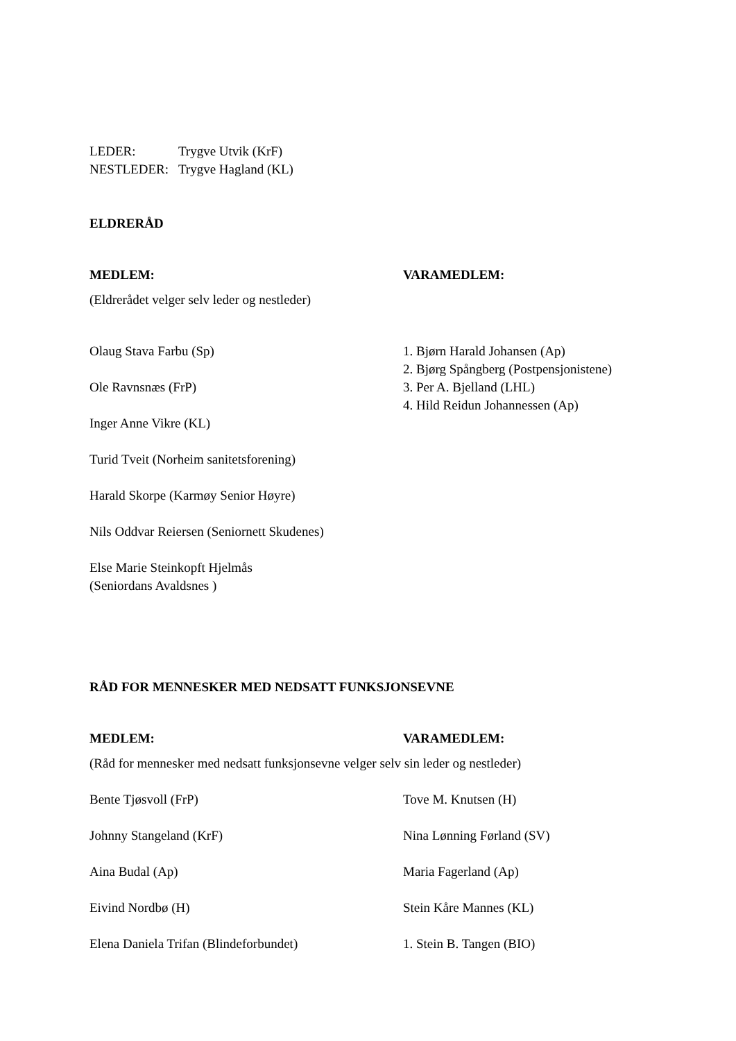LEDER: Trygve Utvik (KrF)
NESTLEDER: Trygve Hagland (KL)
ELDRERÅD
| MEDLEM: | VARAMEDLEM: |
| (Eldrerådet velger selv leder og nestleder) | |
| Olaug Stava Farbu (Sp) Ole Ravnsnæs (FrP) Inger Anne Vikre (KL) Turid Tveit (Norheim sanitetsforening) Harald Skorpe (Karmøy Senior Høyre) Nils Oddvar Reiersen (Seniornett Skudenes) Else Marie Steinkopft Hjelmås (Seniordans Avaldsnes ) | 1. Bjørn Harald Johansen (Ap) 2. Bjørg Spångberg (Postpensjonistene) 3. Per A. Bjelland (LHL) 4. Hild Reidun Johannessen (Ap) |
RÅD FOR MENNESKER MED NEDSATT FUNKSJONSEVNE
| MEDLEM: | VARAMEDLEM: |
| (Råd for mennesker med nedsatt funksjonsevne velger selv sin leder og nestleder) | |
| Bente Tjøsvoll (FrP) | Tove M. Knutsen (H) |
| Johnny Stangeland (KrF) | Nina Lønning Førland (SV) |
| Aina Budal (Ap) | Maria Fagerland (Ap) |
| Eivind Nordbø (H) | Stein Kåre Mannes (KL) |
| Elena Daniela Trifan (Blindeforbundet) | 1. Stein B. Tangen (BIO) |